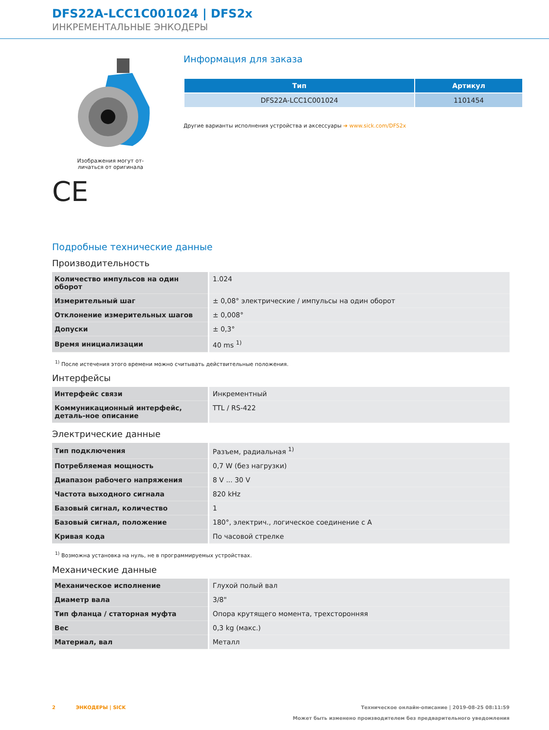DFS22A-LCC1C001024 | DFS2x
ИНКРЕМЕНТАЛЬНЫЕ ЭНКОДЕРЫ
Изображения могут от-
личаться от оригинала
CE
Информация для заказа
| Тип | Артикул |
| --- | --- |
| DFS22A-LCC1C001024 | 1101454 |
Другие варианты исполнения устройства и аксессуары ➔ www.sick.com/DFS2x
Подробные технические данные
Производительность
| Количество импульсов на один оборот | 1.024 |
| Измерительный шаг | ± 0,08° электрические / импульсы на один оборот |
| Отклонение измерительных шагов | ± 0,008° |
| Допуски | ± 0,3° |
| Время инициализации | 40 ms <sup>1)</sup> |
<sup>1)</sup> После истечения этого времени можно считывать действительные положения.
Интерфейсы
| Интерфейс связи | Инкрементный |
| Коммуникационный интерфейс, деталь-ное описание | TTL / RS-422 |
Электрические данные
| Тип подключения | Разъем, радиальная <sup>1)</sup> |
| Потребляемая мощность | 0,7 W (без нагрузки) |
| Диапазон рабочего напряжения | 8 V ... 30 V |
| Частота выходного сигнала | 820 kHz |
| Базовый сигнал, количество | 1 |
| Базовый сигнал, положение | 180°, электрич., логическое соединение с A |
| Кривая кода | По часовой стрелке |
<sup>1)</sup> Возможна установка на нуль, не в программируемых устройствах.
Механические данные
| Механическое исполнение | Глухой полый вал |
| Диаметр вала | 3/8" |
| Тип фланца / статорная муфта | Опора крутящего момента, трехсторонняя |
| Вес | 0,3 kg (макс.) |
| Материал, вал | Металл |
2 ЭНКОДЕРЫ | SICK Техническое онлайн-описание | 2019-08-25 08:11:59
Может быть изменено производителем без предварительного уведомления